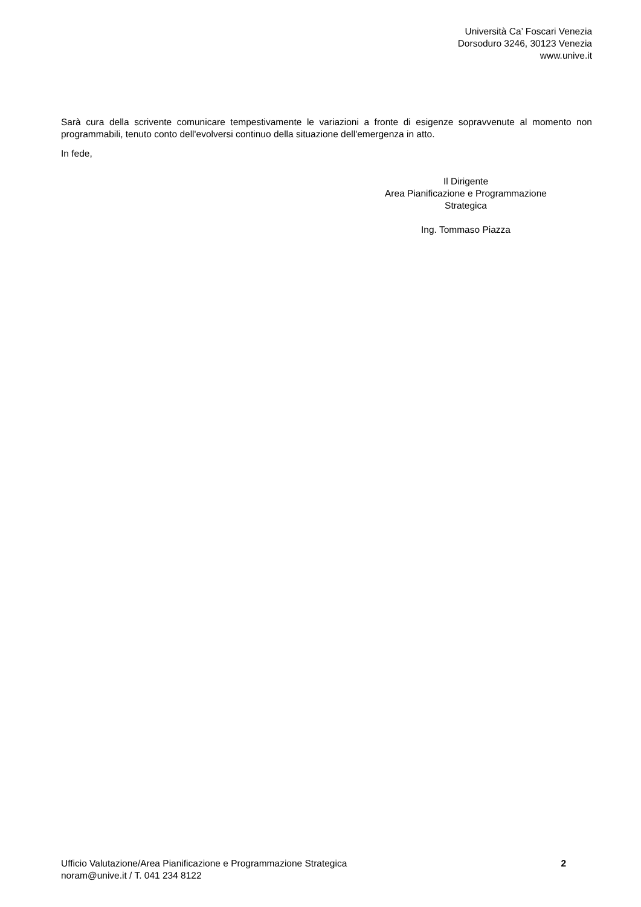Università Ca’ Foscari Venezia
Dorsoduro 3246, 30123 Venezia
www.unive.it
Sarà cura della scrivente comunicare tempestivamente le variazioni a fronte di esigenze sopravvenute al momento non programmabili, tenuto conto dell'evolversi continuo della situazione dell'emergenza in atto.
In fede,
Il Dirigente
Area Pianificazione e Programmazione Strategica
Ing. Tommaso Piazza
Ufficio Valutazione/Area Pianificazione e Programmazione Strategica
noram@unive.it / T. 041 234 8122
2